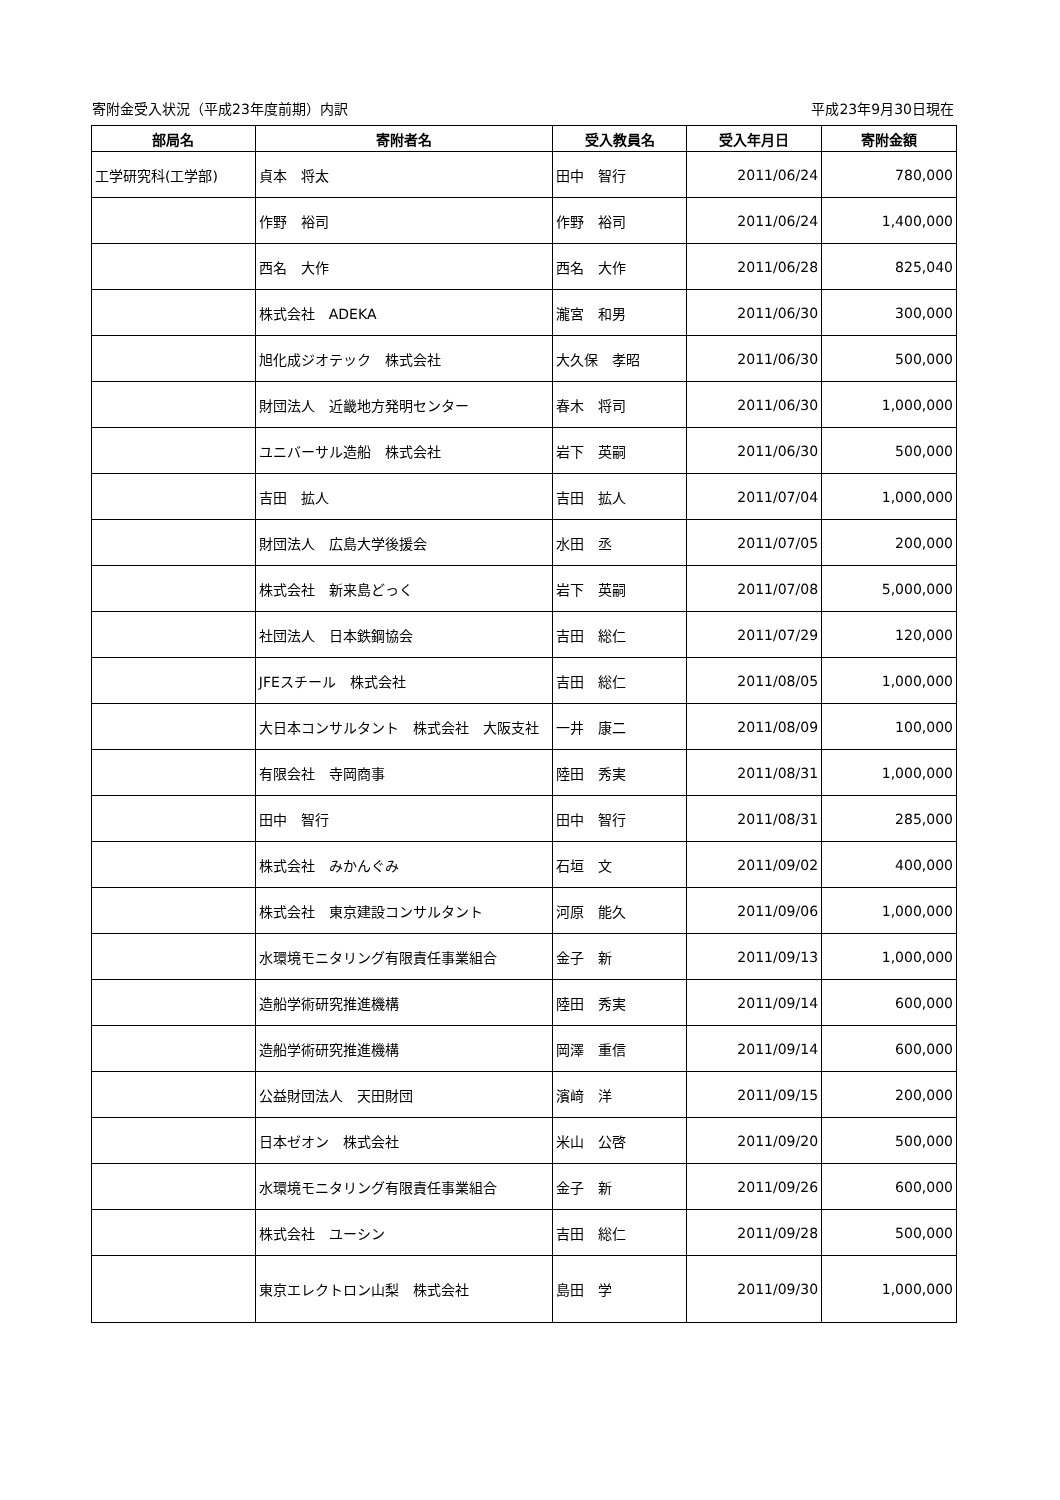寄附金受入状況（平成23年度前期）内訳 平成23年9月30日現在
| 部局名 | 寄附者名 | 受入教員名 | 受入年月日 | 寄附金額 |
| --- | --- | --- | --- | --- |
| 工学研究科(工学部) | 貞本 将太 | 田中 智行 | 2011/06/24 | 780,000 |
| | 作野 裕司 | 作野 裕司 | 2011/06/24 | 1,400,000 |
| | 西名 大作 | 西名 大作 | 2011/06/28 | 825,040 |
| | 株式会社 ADEKA | 瀧宮 和男 | 2011/06/30 | 300,000 |
| | 旭化成ジオテック 株式会社 | 大久保 孝昭 | 2011/06/30 | 500,000 |
| | 財団法人 近畿地方発明センター | 春木 将司 | 2011/06/30 | 1,000,000 |
| | ユニバーサル造船 株式会社 | 岩下 英嗣 | 2011/06/30 | 500,000 |
| | 吉田 拡人 | 吉田 拡人 | 2011/07/04 | 1,000,000 |
| | 財団法人 広島大学後援会 | 水田 丞 | 2011/07/05 | 200,000 |
| | 株式会社 新来島どっく | 岩下 英嗣 | 2011/07/08 | 5,000,000 |
| | 社団法人 日本鉄鋼協会 | 吉田 総仁 | 2011/07/29 | 120,000 |
| | JFEスチール 株式会社 | 吉田 総仁 | 2011/08/05 | 1,000,000 |
| | 大日本コンサルタント 株式会社 大阪支社 | 一井 康二 | 2011/08/09 | 100,000 |
| | 有限会社 寺岡商事 | 陸田 秀実 | 2011/08/31 | 1,000,000 |
| | 田中 智行 | 田中 智行 | 2011/08/31 | 285,000 |
| | 株式会社 みかんぐみ | 石垣 文 | 2011/09/02 | 400,000 |
| | 株式会社 東京建設コンサルタント | 河原 能久 | 2011/09/06 | 1,000,000 |
| | 水環境モニタリング有限責任事業組合 | 金子 新 | 2011/09/13 | 1,000,000 |
| | 造船学術研究推進機構 | 陸田 秀実 | 2011/09/14 | 600,000 |
| | 造船学術研究推進機構 | 岡澤 重信 | 2011/09/14 | 600,000 |
| | 公益財団法人 天田財団 | 濱﨑 洋 | 2011/09/15 | 200,000 |
| | 日本ゼオン 株式会社 | 米山 公啓 | 2011/09/20 | 500,000 |
| | 水環境モニタリング有限責任事業組合 | 金子 新 | 2011/09/26 | 600,000 |
| | 株式会社 ユーシン | 吉田 総仁 | 2011/09/28 | 500,000 |
| | 東京エレクトロン山梨 株式会社 | 島田 学 | 2011/09/30 | 1,000,000 |